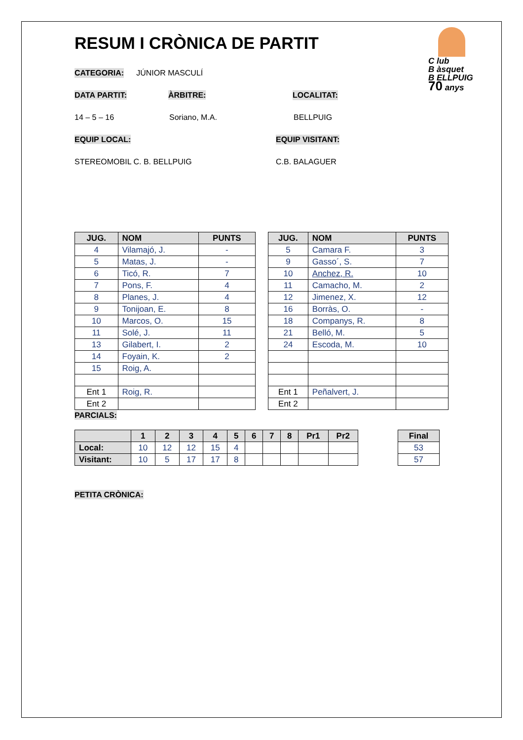C lub
B àsquet
B ELLPUIG
70 anys
RESUM I CRÒNICA DE PARTIT
CATEGORIA: JÚNIOR MASCULÍ
DATA PARTIT: ÀRBITRE: LOCALITAT:
14 – 5 – 16 Soriano, M.A. BELLPUIG
EQUIP LOCAL: EQUIP VISITANT:
STEREOMOBIL C. B. BELLPUIG C.B. BALAGUER
| JUG. | NOM | PUNTS |
| --- | --- | --- |
| 4 | Vilamajó, J. | - |
| 5 | Matas, J. | - |
| 6 | Ticó, R. | 7 |
| 7 | Pons, F. | 4 |
| 8 | Planes, J. | 4 |
| 9 | Tonijoan, E. | 8 |
| 10 | Marcos, O. | 15 |
| 11 | Solé, J. | 11 |
| 13 | Gilabert, I. | 2 |
| 14 | Foyain, K. | 2 |
| 15 | Roig, A. | |
| Ent 1 | Roig, R. | |
| Ent 2 | | |
| JUG. | NOM | PUNTS |
| --- | --- | --- |
| 5 | Camara F. | 3 |
| 9 | Gasso´, S. | 7 |
| 10 | Anchez, R. | 10 |
| 11 | Camacho, M. | 2 |
| 12 | Jimenez, X. | 12 |
| 16 | Borràs, O. | - |
| 18 | Companys, R. | 8 |
| 21 | Belló, M. | 5 |
| 24 | Escoda, M. | 10 |
| Ent 1 | Peñalvert, J. | |
| Ent 2 | | |
PARCIALS:
| | 1 | 2 | 3 | 4 | 5 | 6 | 7 | 8 | Pr1 | Pr2 |
| --- | --- | --- | --- | --- | --- | --- | --- | --- | --- | --- |
| Local: | 10 | 12 | 12 | 15 | 4 | | | | | |
| Visitant: | 10 | 5 | 17 | 17 | 8 | | | | | |
| Final |
| --- |
| 53 |
| 57 |
PETITA CRÒNICA: